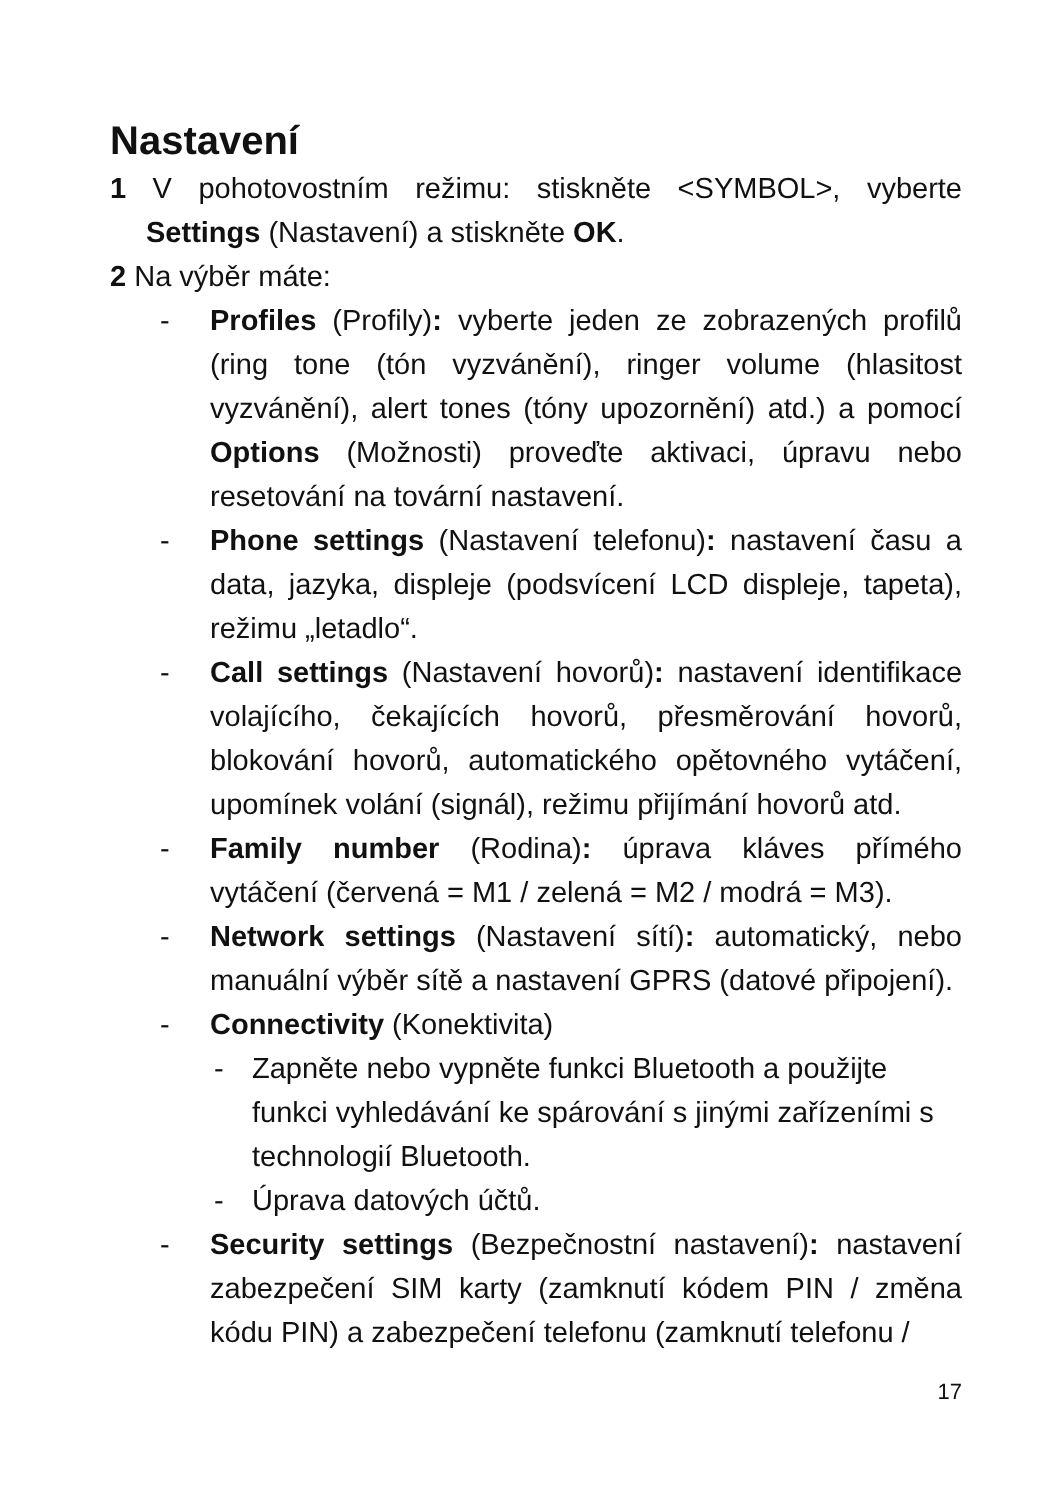Nastavení
1 V pohotovostním režimu: stiskněte <SYMBOL>, vyberte Settings (Nastavení) a stiskněte OK.
2 Na výběr máte:
- Profiles (Profily): vyberte jeden ze zobrazených profilů (ring tone (tón vyzvánění), ringer volume (hlasitost vyzvánění), alert tones (tóny upozornění) atd.) a pomocí Options (Možnosti) proveďte aktivaci, úpravu nebo resetování na tovární nastavení.
- Phone settings (Nastavení telefonu): nastavení času a data, jazyka, displeje (podsvícení LCD displeje, tapeta), režimu „letadlo“.
- Call settings (Nastavení hovorů): nastavení identifikace volajícího, čekajících hovorů, přesměrování hovorů, blokování hovorů, automatického opětovného vytáčení, upomínek volání (signál), režimu přijímání hovorů atd.
- Family number (Rodina): úprava kláves přímého vytáčení (červená = M1 / zelená = M2 / modrá = M3).
- Network settings (Nastavení sítí): automatický, nebo manuální výběr sítě a nastavení GPRS (datové připojení).
- Connectivity (Konektivita)
- Zapněte nebo vypněte funkci Bluetooth a použijte funkci vyhledávání ke spárování s jinými zařízeními s technologií Bluetooth.
- Úprava datových účtů.
- Security settings (Bezpečnostní nastavení): nastavení zabezpečení SIM karty (zamknutí kódem PIN / změna kódu PIN) a zabezpečení telefonu (zamknutí telefonu /
17